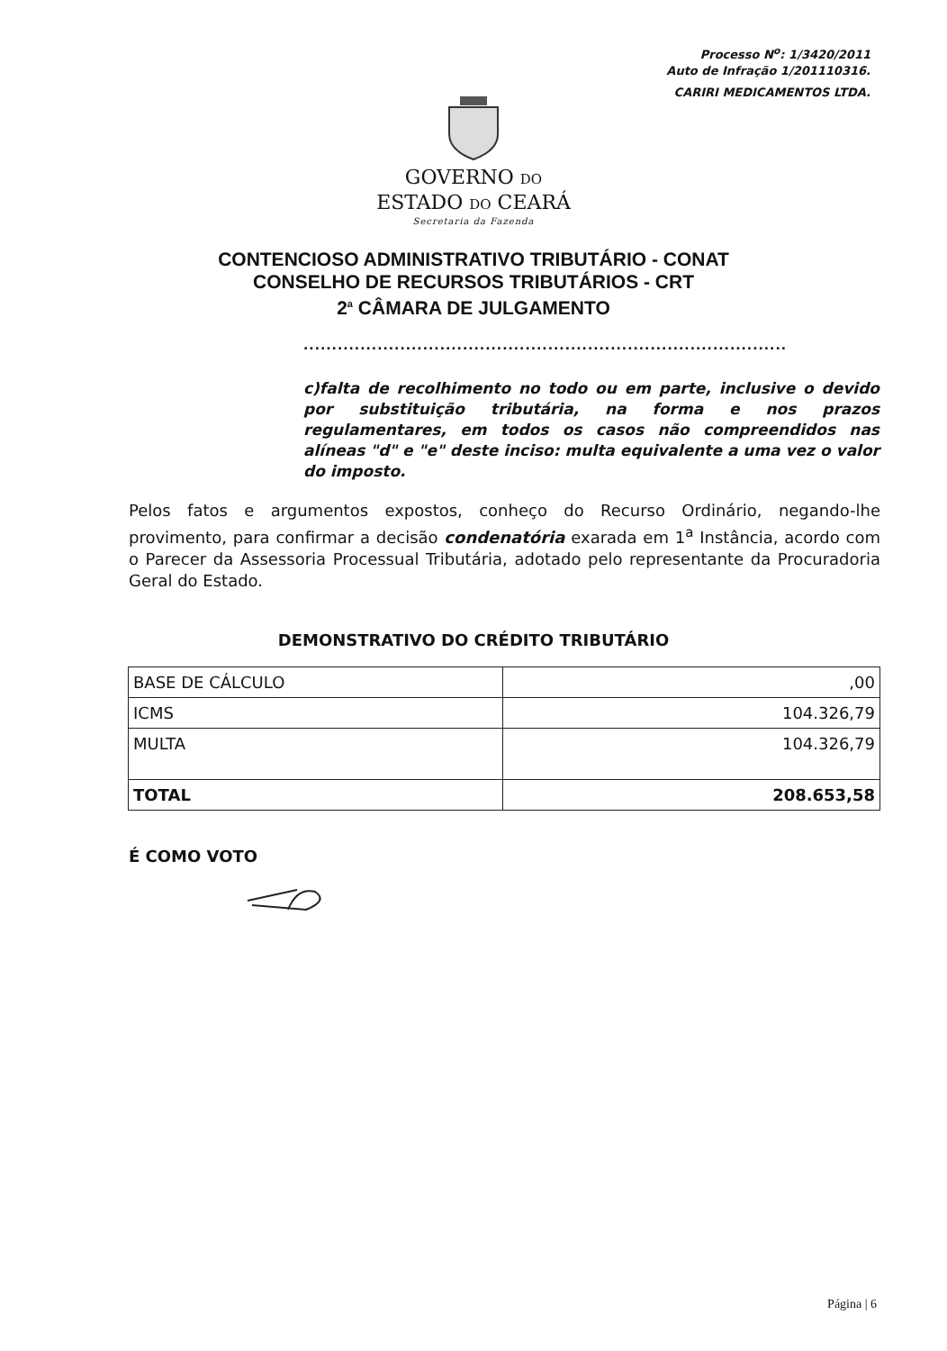Processo N<sup>o</sup>: 1/3420/2011
Auto de Infração 1/201110316.
CARIRI MEDICAMENTOS LTDA.
GOVERNO DO
ESTADO DO CEARÁ
Secretaria da Fazenda
CONTENCIOSO ADMINISTRATIVO TRIBUTÁRIO - CONAT
CONSELHO DE RECURSOS TRIBUTÁRIOS - CRT
2<sup>a</sup> CÂMARA DE JULGAMENTO
.....................................................................................
c)falta de recolhimento no todo ou em parte, inclusive o devido por substituição tributária, na forma e nos prazos regulamentares, em todos os casos não compreendidos nas alíneas "d" e "e" deste inciso: multa equivalente a uma vez o valor do imposto.
Pelos fatos e argumentos expostos, conheço do Recurso Ordinário, negando-lhe provimento, para confirmar a decisão condenatória exarada em 1<sup>a</sup> Instância, acordo com o Parecer da Assessoria Processual Tributária, adotado pelo representante da Procuradoria Geral do Estado.
DEMONSTRATIVO DO CRÉDITO TRIBUTÁRIO
| BASE DE CÁLCULO | ,00 |
| ICMS | 104.326,79 |
| MULTA | 104.326,79 |
| TOTAL | 208.653,58 |
É COMO VOTO
Página | 6